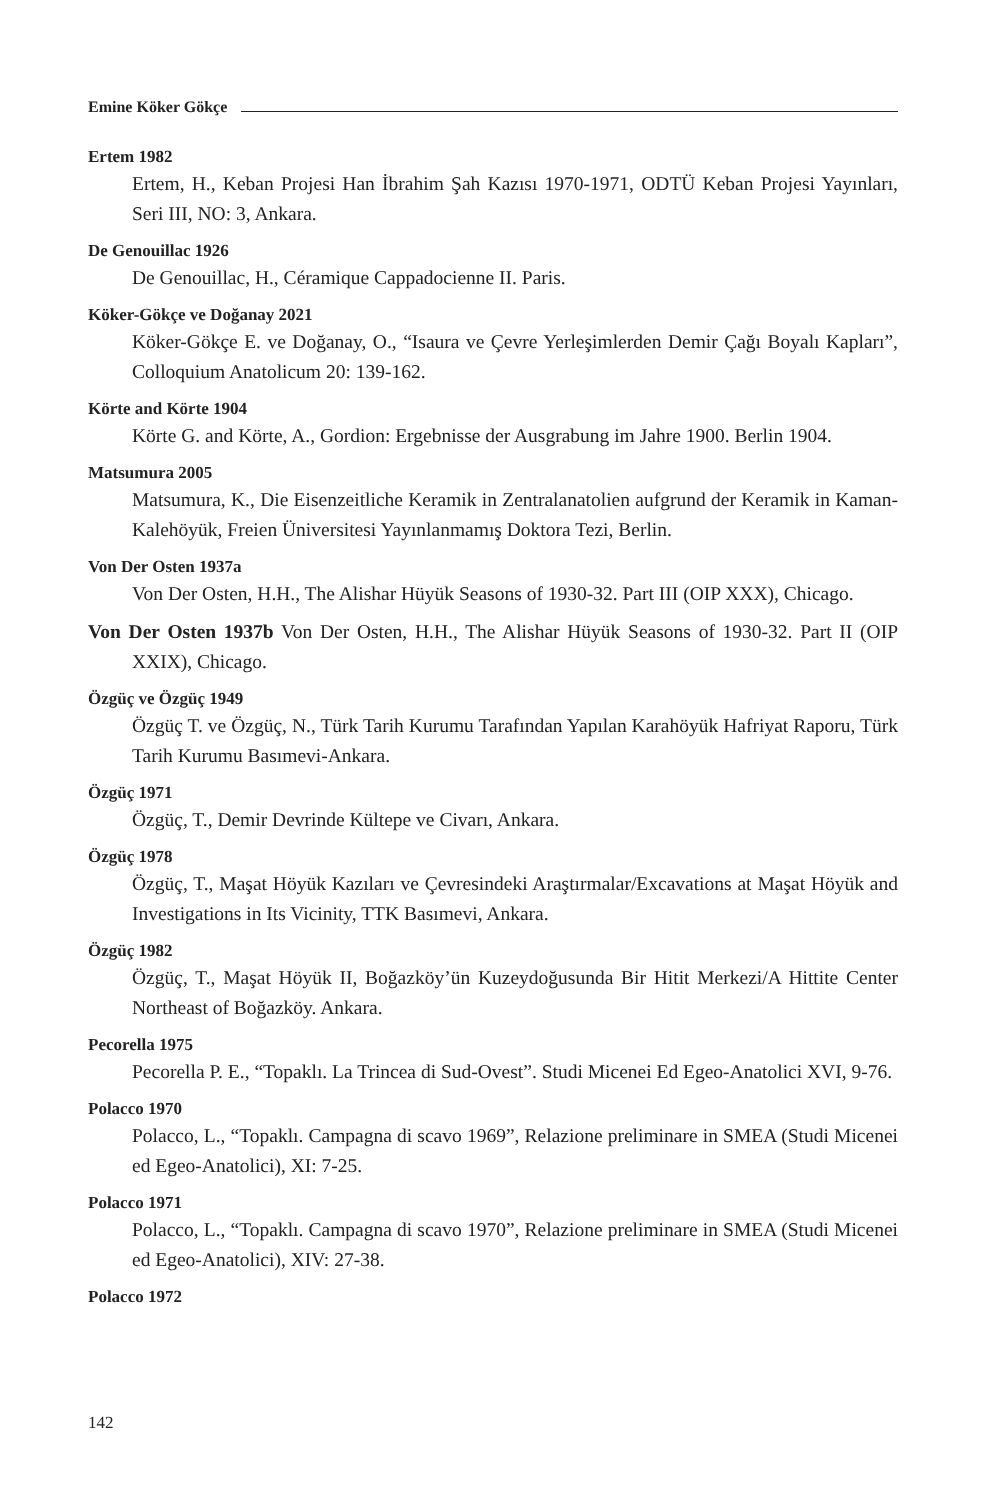Emine Köker Gökçe
Ertem 1982
Ertem, H., Keban Projesi Han İbrahim Şah Kazısı 1970-1971, ODTÜ Keban Projesi Yayınları, Seri III, NO: 3, Ankara.
De Genouillac 1926
De Genouillac, H., Céramique Cappadocienne II. Paris.
Köker-Gökçe ve Doğanay 2021
Köker-Gökçe E. ve Doğanay, O., “Isaura ve Çevre Yerleşimlerden Demir Çağı Boyalı Kapları”, Colloquium Anatolicum 20: 139-162.
Körte and Körte 1904
Körte G. and Körte, A., Gordion: Ergebnisse der Ausgrabung im Jahre 1900. Berlin 1904.
Matsumura 2005
Matsumura, K., Die Eisenzeitliche Keramik in Zentralanatolien aufgrund der Keramik in Kaman-Kalehöyük, Freien Üniversitesi Yayınlanmamış Doktora Tezi, Berlin.
Von Der Osten 1937a
Von Der Osten, H.H., The Alishar Hüyük Seasons of 1930-32. Part III (OIP XXX), Chicago.
Von Der Osten 1937b Von Der Osten, H.H., The Alishar Hüyük Seasons of 1930-32. Part II (OIP XXIX), Chicago.
Özgüç ve Özgüç 1949
Özgüç T. ve Özgüç, N., Türk Tarih Kurumu Tarafından Yapılan Karahöyük Hafriyat Raporu, Türk Tarih Kurumu Basımevi-Ankara.
Özgüç 1971
Özgüç, T., Demir Devrinde Kültepe ve Civarı, Ankara.
Özgüç 1978
Özgüç, T., Maşat Höyük Kazıları ve Çevresindeki Araştırmalar/Excavations at Maşat Höyük and Investigations in Its Vicinity, TTK Basımevi, Ankara.
Özgüç 1982
Özgüç, T., Maşat Höyük II, Boğazköy’ün Kuzeydoğusunda Bir Hitit Merkezi/A Hittite Center Northeast of Boğazköy. Ankara.
Pecorella 1975
Pecorella P. E., “Topaklı. La Trincea di Sud-Ovest”. Studi Micenei Ed Egeo-Anatolici XVI, 9-76.
Polacco 1970
Polacco, L., “Topaklı. Campagna di scavo 1969”, Relazione preliminare in SMEA (Studi Micenei ed Egeo-Anatolici), XI: 7-25.
Polacco 1971
Polacco, L., “Topaklı. Campagna di scavo 1970”, Relazione preliminare in SMEA (Studi Micenei ed Egeo-Anatolici), XIV: 27-38.
Polacco 1972
142